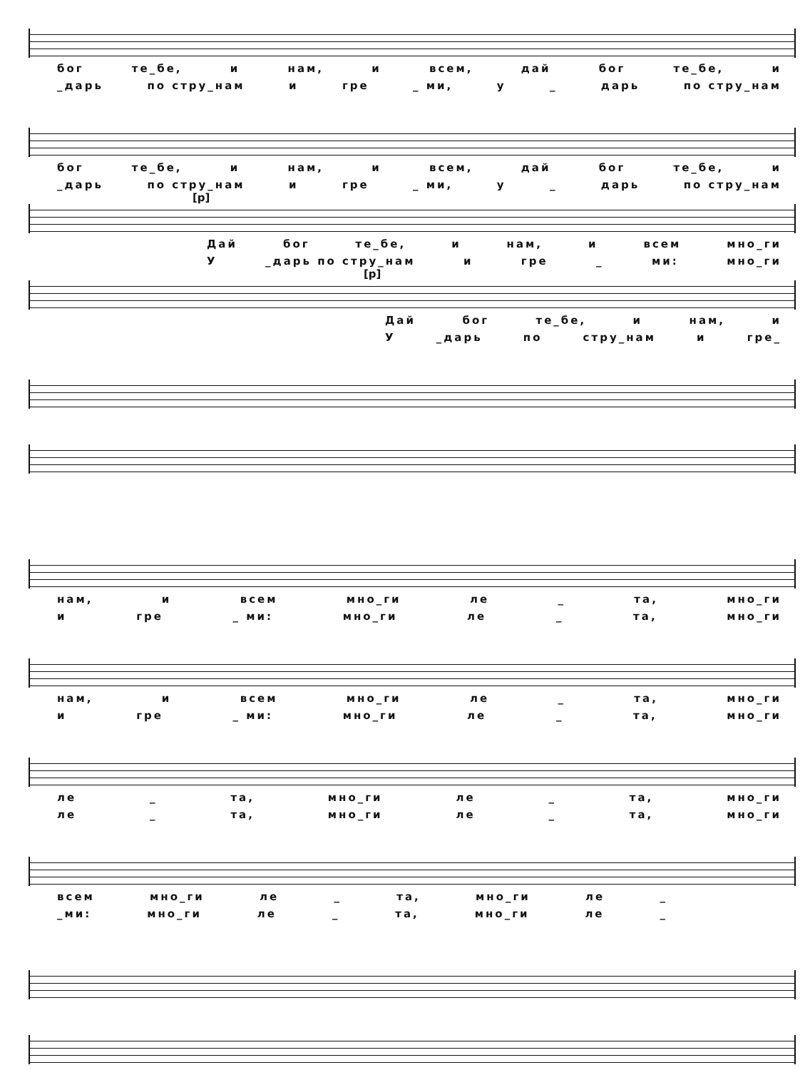бог те_бе, и нам, и всем, дай бог те_бе, и
_дарь по стру_нам и гре _ ми, у _ дарь по стру_нам
бог те_бе, и нам, и всем, дай бог те_бе, и
_дарь по стру_нам и гре _ ми, у _ дарь по стру_нам
[p]
Дай бог те_бе, и нам, и всем мно_ги
У _дарь по стру_нам и гре _ ми: мно_ги
[p]
Дай бог те_бе, и нам, и
У _дарь по стру_нам и гре_
нам, и всем мно_ги ле _ та, мно_ги
и гре _ ми: мно_ги ле _ та, мно_ги
нам, и всем мно_ги ле _ та, мно_ги
и гре _ ми: мно_ги ле _ та, мно_ги
ле _ та, мно_ги ле _ та, мно_ги
ле _ та, мно_ги ле _ та, мно_ги
всем мно_ги ле _ та, мно_ги ле _
_ми: мно_ги ле _ та, мно_ги ле _